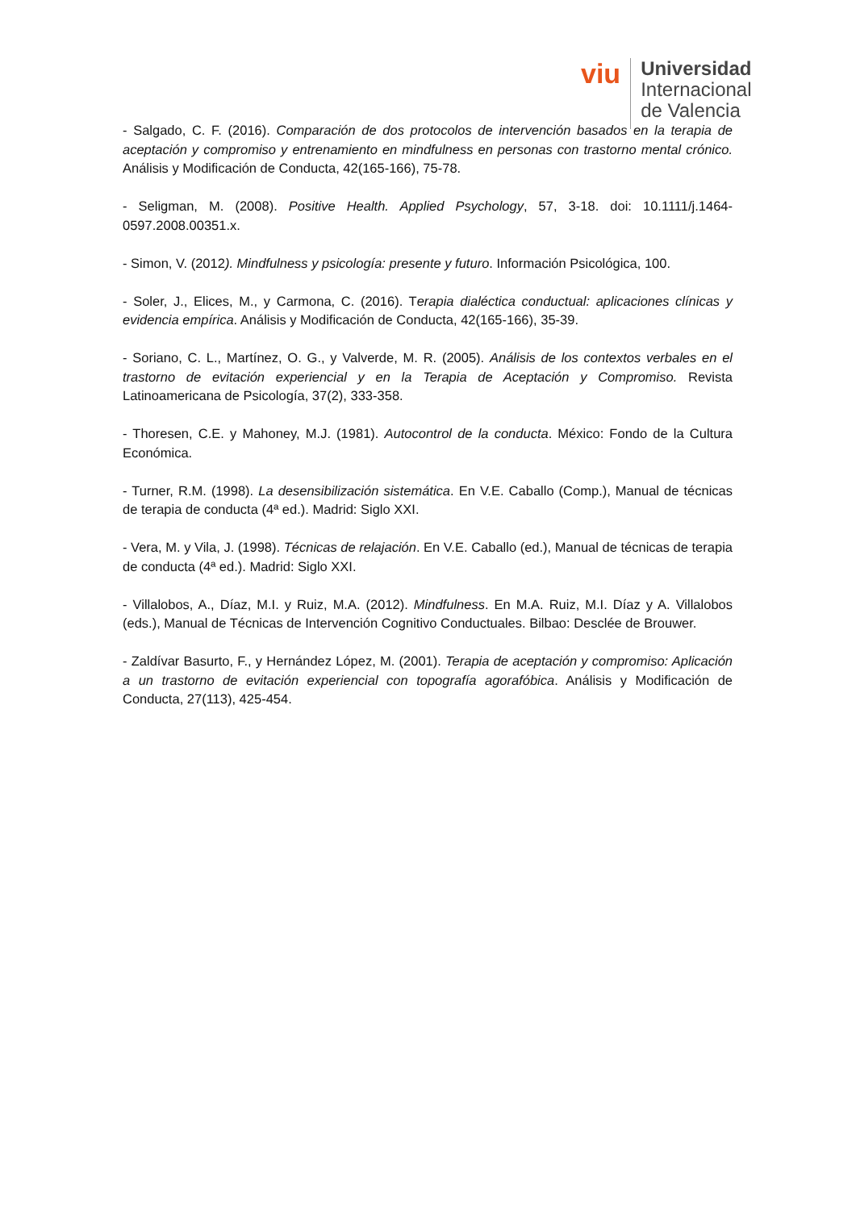viu
Universidad
Internacional
de Valencia
- Salgado, C. F. (2016). Comparación de dos protocolos de intervención basados en la terapia de aceptación y compromiso y entrenamiento en mindfulness en personas con trastorno mental crónico. Análisis y Modificación de Conducta, 42(165-166), 75-78.
- Seligman, M. (2008). Positive Health. Applied Psychology, 57, 3-18. doi: 10.1111/j.1464-0597.2008.00351.x.
- Simon, V. (2012). Mindfulness y psicología: presente y futuro. Información Psicológica, 100.
- Soler, J., Elices, M., y Carmona, C. (2016). Terapia dialéctica conductual: aplicaciones clínicas y evidencia empírica. Análisis y Modificación de Conducta, 42(165-166), 35-39.
- Soriano, C. L., Martínez, O. G., y Valverde, M. R. (2005). Análisis de los contextos verbales en el trastorno de evitación experiencial y en la Terapia de Aceptación y Compromiso. Revista Latinoamericana de Psicología, 37(2), 333-358.
- Thoresen, C.E. y Mahoney, M.J. (1981). Autocontrol de la conducta. México: Fondo de la Cultura Económica.
- Turner, R.M. (1998). La desensibilización sistemática. En V.E. Caballo (Comp.), Manual de técnicas de terapia de conducta (4ª ed.). Madrid: Siglo XXI.
- Vera, M. y Vila, J. (1998). Técnicas de relajación. En V.E. Caballo (ed.), Manual de técnicas de terapia de conducta (4ª ed.). Madrid: Siglo XXI.
- Villalobos, A., Díaz, M.I. y Ruiz, M.A. (2012). Mindfulness. En M.A. Ruiz, M.I. Díaz y A. Villalobos (eds.), Manual de Técnicas de Intervención Cognitivo Conductuales. Bilbao: Desclée de Brouwer.
- Zaldívar Basurto, F., y Hernández López, M. (2001). Terapia de aceptación y compromiso: Aplicación a un trastorno de evitación experiencial con topografía agorafóbica. Análisis y Modificación de Conducta, 27(113), 425-454.